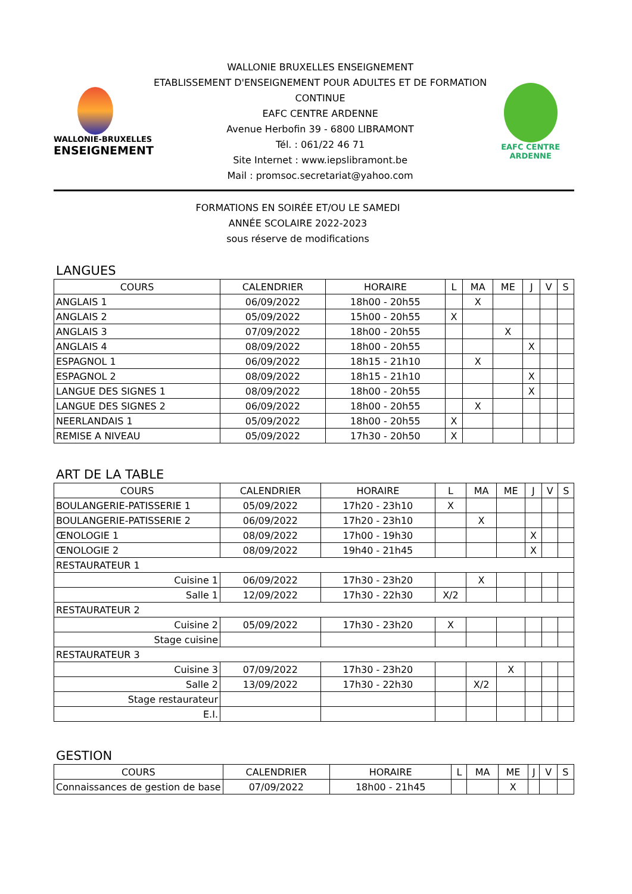WALLONIE-BRUXELLES
ENSEIGNEMENT
WALLONIE BRUXELLES ENSEIGNEMENT
ETABLISSEMENT D'ENSEIGNEMENT POUR ADULTES ET DE FORMATION CONTINUE
EAFC CENTRE ARDENNE
Avenue Herbofin 39 - 6800 LIBRAMONT
Tél. : 061/22 46 71
Site Internet : www.iepslibramont.be
Mail : promsoc.secretariat@yahoo.com
EAFC CENTRE ARDENNE
FORMATIONS EN SOIRÉE ET/OU LE SAMEDI
ANNÉE SCOLAIRE 2022-2023
sous réserve de modifications
LANGUES
| COURS | CALENDRIER | HORAIRE | L | MA | ME | J | V | S |
| --- | --- | --- | --- | --- | --- | --- | --- | --- |
| ANGLAIS 1 | 06/09/2022 | 18h00 - 20h55 | | X | | | | |
| ANGLAIS 2 | 05/09/2022 | 15h00 - 20h55 | X | | | | | |
| ANGLAIS 3 | 07/09/2022 | 18h00 - 20h55 | | | X | | | |
| ANGLAIS 4 | 08/09/2022 | 18h00 - 20h55 | | | | X | | |
| ESPAGNOL 1 | 06/09/2022 | 18h15 - 21h10 | | X | | | | |
| ESPAGNOL 2 | 08/09/2022 | 18h15 - 21h10 | | | | X | | |
| LANGUE DES SIGNES 1 | 08/09/2022 | 18h00 - 20h55 | | | | X | | |
| LANGUE DES SIGNES 2 | 06/09/2022 | 18h00 - 20h55 | | X | | | | |
| NEERLANDAIS 1 | 05/09/2022 | 18h00 - 20h55 | X | | | | | |
| REMISE A NIVEAU | 05/09/2022 | 17h30 - 20h50 | X | | | | | |
ART DE LA TABLE
| COURS | CALENDRIER | HORAIRE | L | MA | ME | J | V | S |
| --- | --- | --- | --- | --- | --- | --- | --- | --- |
| BOULANGERIE-PATISSERIE 1 | 05/09/2022 | 17h20 - 23h10 | X | | | | | |
| BOULANGERIE-PATISSERIE 2 | 06/09/2022 | 17h20 - 23h10 | | X | | | | |
| ŒNOLOGIE 1 | 08/09/2022 | 17h00 - 19h30 | | | | X | | |
| ŒNOLOGIE 2 | 08/09/2022 | 19h40 - 21h45 | | | | X | | |
| RESTAURATEUR 1 | | | | | | | | |
| Cuisine 1 | 06/09/2022 | 17h30 - 23h20 | | X | | | | |
| Salle 1 | 12/09/2022 | 17h30 - 22h30 | X/2 | | | | | |
| RESTAURATEUR 2 | | | | | | | | |
| Cuisine 2 | 05/09/2022 | 17h30 - 23h20 | X | | | | | |
| Stage cuisine | | | | | | | | |
| RESTAURATEUR 3 | | | | | | | | |
| Cuisine 3 | 07/09/2022 | 17h30 - 23h20 | | | X | | | |
| Salle 2 | 13/09/2022 | 17h30 - 22h30 | | X/2 | | | | |
| Stage restaurateur | | | | | | | | |
| E.I. | | | | | | | | |
GESTION
| COURS | CALENDRIER | HORAIRE | L | MA | ME | J | V | S |
| --- | --- | --- | --- | --- | --- | --- | --- | --- |
| Connaissances de gestion de base | 07/09/2022 | 18h00 - 21h45 | | | X | | | |